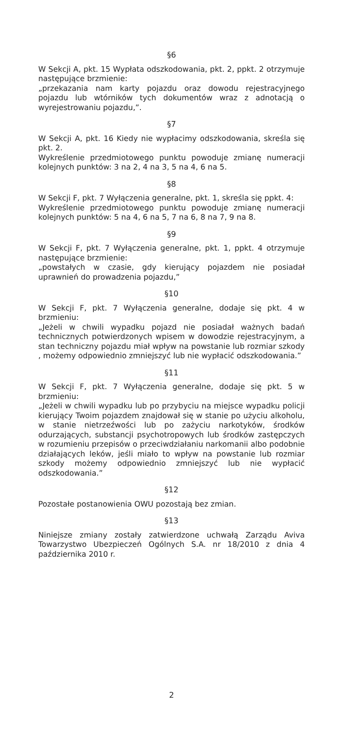§6
W Sekcji A, pkt. 15 Wypłata odszkodowania, pkt. 2, ppkt. 2 otrzymuje następujące brzmienie:
„przekazania nam karty pojazdu oraz dowodu rejestracyjnego pojazdu lub wtórników tych dokumentów wraz z adnotacją o wyrejestrowaniu pojazdu,”.
§7
W Sekcji A, pkt. 16 Kiedy nie wypłacimy odszkodowania, skreśla się pkt. 2.
Wykreślenie przedmiotowego punktu powoduje zmianę numeracji kolejnych punktów: 3 na 2, 4 na 3, 5 na 4, 6 na 5.
§8
W Sekcji F, pkt. 7 Wyłączenia generalne, pkt. 1, skreśla się ppkt. 4:
Wykreślenie przedmiotowego punktu powoduje zmianę numeracji kolejnych punktów: 5 na 4, 6 na 5, 7 na 6, 8 na 7, 9 na 8.
§9
W Sekcji F, pkt. 7 Wyłączenia generalne, pkt. 1, ppkt. 4 otrzymuje następujące brzmienie:
„powstałych w czasie, gdy kierujący pojazdem nie posiadał uprawnień do prowadzenia pojazdu,”
§10
W Sekcji F, pkt. 7 Wyłączenia generalne, dodaje się pkt. 4 w brzmieniu:
„Jeżeli w chwili wypadku pojazd nie posiadał ważnych badań technicznych potwierdzonych wpisem w dowodzie rejestracyjnym, a stan techniczny pojazdu miał wpływ na powstanie lub rozmiar szkody , możemy odpowiednio zmniejszyć lub nie wypłacić odszkodowania.”
§11
W Sekcji F, pkt. 7 Wyłączenia generalne, dodaje się pkt. 5 w brzmieniu:
„Jeżeli w chwili wypadku lub po przybyciu na miejsce wypadku policji kierujący Twoim pojazdem znajdował się w stanie po użyciu alkoholu, w stanie nietrzeźwości lub po zażyciu narkotyków, środków odurzających, substancji psychotropowych lub środków zastępczych w rozumieniu przepisów o przeciwdziałaniu narkomanii albo podobnie działających leków, jeśli miało to wpływ na powstanie lub rozmiar szkody możemy odpowiednio zmniejszyć lub nie wypłacić odszkodowania.”
§12
Pozostałe postanowienia OWU pozostają bez zmian.
§13
Niniejsze zmiany zostały zatwierdzone uchwałą Zarządu Aviva Towarzystwo Ubezpieczeń Ogólnych S.A. nr 18/2010 z dnia 4 października 2010 r.
2